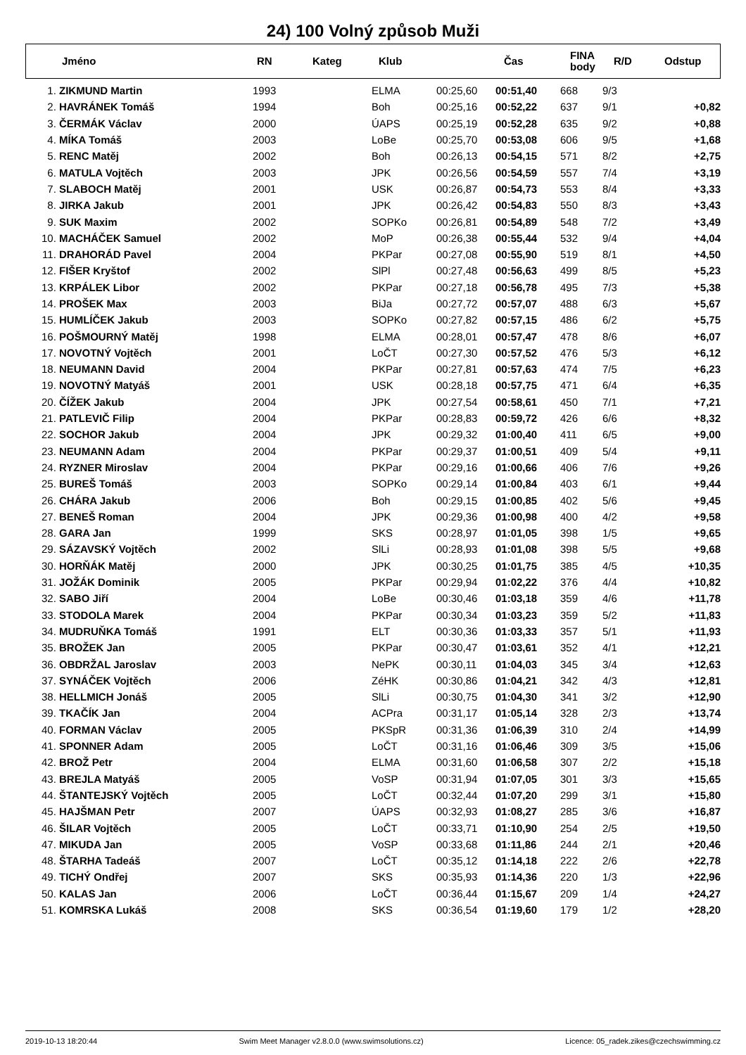24) 100 Volný způsob Muži
| | Jméno | RN | Kateg | Klub | Čas | FINA body | R/D | Odstup |
| --- | --- | --- | --- | --- | --- | --- | --- | --- |
| 1. | ZIKMUND Martin | 1993 | | ELMA | 00:25,60 | 00:51,40 | 668 | 9/3 | |
| 2. | HAVRÁNEK Tomáš | 1994 | | Boh | 00:25,16 | 00:52,22 | 637 | 9/1 | +0,82 |
| 3. | ČERMÁK Václav | 2000 | | ÚAPS | 00:25,19 | 00:52,28 | 635 | 9/2 | +0,88 |
| 4. | MÍKA Tomáš | 2003 | | LoBe | 00:25,70 | 00:53,08 | 606 | 9/5 | +1,68 |
| 5. | RENC Matěj | 2002 | | Boh | 00:26,13 | 00:54,15 | 571 | 8/2 | +2,75 |
| 6. | MATULA Vojtěch | 2003 | | JPK | 00:26,56 | 00:54,59 | 557 | 7/4 | +3,19 |
| 7. | SLABOCH Matěj | 2001 | | USK | 00:26,87 | 00:54,73 | 553 | 8/4 | +3,33 |
| 8. | JIRKA Jakub | 2001 | | JPK | 00:26,42 | 00:54,83 | 550 | 8/3 | +3,43 |
| 9. | SUK Maxim | 2002 | | SOPKo | 00:26,81 | 00:54,89 | 548 | 7/2 | +3,49 |
| 10. | MACHÁČEK Samuel | 2002 | | MoP | 00:26,38 | 00:55,44 | 532 | 9/4 | +4,04 |
| 11. | DRAHORÁD Pavel | 2004 | | PKPar | 00:27,08 | 00:55,90 | 519 | 8/1 | +4,50 |
| 12. | FIŠER Kryštof | 2002 | | SlPl | 00:27,48 | 00:56,63 | 499 | 8/5 | +5,23 |
| 13. | KRPÁLEK Libor | 2002 | | PKPar | 00:27,18 | 00:56,78 | 495 | 7/3 | +5,38 |
| 14. | PROŠEK Max | 2003 | | BiJa | 00:27,72 | 00:57,07 | 488 | 6/3 | +5,67 |
| 15. | HUMLÍČEK Jakub | 2003 | | SOPKo | 00:27,82 | 00:57,15 | 486 | 6/2 | +5,75 |
| 16. | POŠMOURNÝ Matěj | 1998 | | ELMA | 00:28,01 | 00:57,47 | 478 | 8/6 | +6,07 |
| 17. | NOVOTNÝ Vojtěch | 2001 | | LoČT | 00:27,30 | 00:57,52 | 476 | 5/3 | +6,12 |
| 18. | NEUMANN David | 2004 | | PKPar | 00:27,81 | 00:57,63 | 474 | 7/5 | +6,23 |
| 19. | NOVOTNÝ Matyáš | 2001 | | USK | 00:28,18 | 00:57,75 | 471 | 6/4 | +6,35 |
| 20. | ČÍŽEK Jakub | 2004 | | JPK | 00:27,54 | 00:58,61 | 450 | 7/1 | +7,21 |
| 21. | PATLEVIČ Filip | 2004 | | PKPar | 00:28,83 | 00:59,72 | 426 | 6/6 | +8,32 |
| 22. | SOCHOR Jakub | 2004 | | JPK | 00:29,32 | 01:00,40 | 411 | 6/5 | +9,00 |
| 23. | NEUMANN Adam | 2004 | | PKPar | 00:29,37 | 01:00,51 | 409 | 5/4 | +9,11 |
| 24. | RYZNER Miroslav | 2004 | | PKPar | 00:29,16 | 01:00,66 | 406 | 7/6 | +9,26 |
| 25. | BUREŠ Tomáš | 2003 | | SOPKo | 00:29,14 | 01:00,84 | 403 | 6/1 | +9,44 |
| 26. | CHÁRA Jakub | 2006 | | Boh | 00:29,15 | 01:00,85 | 402 | 5/6 | +9,45 |
| 27. | BENEŠ Roman | 2004 | | JPK | 00:29,36 | 01:00,98 | 400 | 4/2 | +9,58 |
| 28. | GARA Jan | 1999 | | SKS | 00:28,97 | 01:01,05 | 398 | 1/5 | +9,65 |
| 29. | SÁZAVSKÝ Vojtěch | 2002 | | SlLi | 00:28,93 | 01:01,08 | 398 | 5/5 | +9,68 |
| 30. | HORŇÁK Matěj | 2000 | | JPK | 00:30,25 | 01:01,75 | 385 | 4/5 | +10,35 |
| 31. | JOŽÁK Dominik | 2005 | | PKPar | 00:29,94 | 01:02,22 | 376 | 4/4 | +10,82 |
| 32. | SABO Jiří | 2004 | | LoBe | 00:30,46 | 01:03,18 | 359 | 4/6 | +11,78 |
| 33. | STODOLA Marek | 2004 | | PKPar | 00:30,34 | 01:03,23 | 359 | 5/2 | +11,83 |
| 34. | MUDRUŇKA Tomáš | 1991 | | ELT | 00:30,36 | 01:03,33 | 357 | 5/1 | +11,93 |
| 35. | BROŽEK Jan | 2005 | | PKPar | 00:30,47 | 01:03,61 | 352 | 4/1 | +12,21 |
| 36. | OBDRŽAL Jaroslav | 2003 | | NePK | 00:30,11 | 01:04,03 | 345 | 3/4 | +12,63 |
| 37. | SYNÁČEK Vojtěch | 2006 | | ZéHK | 00:30,86 | 01:04,21 | 342 | 4/3 | +12,81 |
| 38. | HELLMICH Jonáš | 2005 | | SlLi | 00:30,75 | 01:04,30 | 341 | 3/2 | +12,90 |
| 39. | TKAČÍK Jan | 2004 | | ACPra | 00:31,17 | 01:05,14 | 328 | 2/3 | +13,74 |
| 40. | FORMAN Václav | 2005 | | PKSpR | 00:31,36 | 01:06,39 | 310 | 2/4 | +14,99 |
| 41. | SPONNER Adam | 2005 | | LoČT | 00:31,16 | 01:06,46 | 309 | 3/5 | +15,06 |
| 42. | BROŽ Petr | 2004 | | ELMA | 00:31,60 | 01:06,58 | 307 | 2/2 | +15,18 |
| 43. | BREJLA Matyáš | 2005 | | VoSP | 00:31,94 | 01:07,05 | 301 | 3/3 | +15,65 |
| 44. | ŠTANTEJSKÝ Vojtěch | 2005 | | LoČT | 00:32,44 | 01:07,20 | 299 | 3/1 | +15,80 |
| 45. | HAJŠMAN Petr | 2007 | | ÚAPS | 00:32,93 | 01:08,27 | 285 | 3/6 | +16,87 |
| 46. | ŠILAR Vojtěch | 2005 | | LoČT | 00:33,71 | 01:10,90 | 254 | 2/5 | +19,50 |
| 47. | MIKUDA Jan | 2005 | | VoSP | 00:33,68 | 01:11,86 | 244 | 2/1 | +20,46 |
| 48. | ŠTARHA Tadeáš | 2007 | | LoČT | 00:35,12 | 01:14,18 | 222 | 2/6 | +22,78 |
| 49. | TICHÝ Ondřej | 2007 | | SKS | 00:35,93 | 01:14,36 | 220 | 1/3 | +22,96 |
| 50. | KALAS Jan | 2006 | | LoČT | 00:36,44 | 01:15,67 | 209 | 1/4 | +24,27 |
| 51. | KOMRSKA Lukáš | 2008 | | SKS | 00:36,54 | 01:19,60 | 179 | 1/2 | +28,20 |
2019-10-13 18:20:44 Swim Meet Manager v2.8.0.0 (www.swimsolutions.cz) Licence: 05_radek.zikes@czechswimming.cz